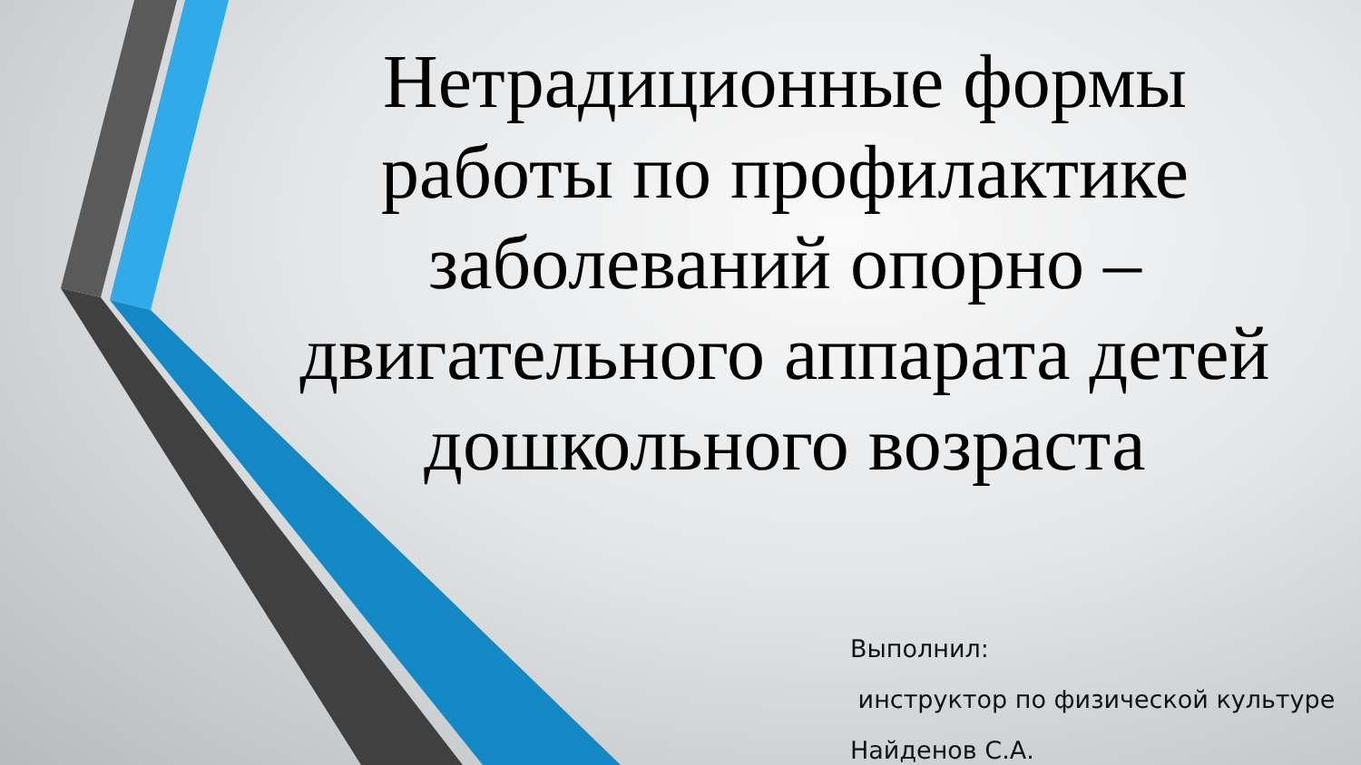Нетрадиционные формы работы по профилактике заболеваний опорно – двигательного аппарата детей дошкольного возраста
Выполнил:
инструктор по физической культуре
Найденов С.А.